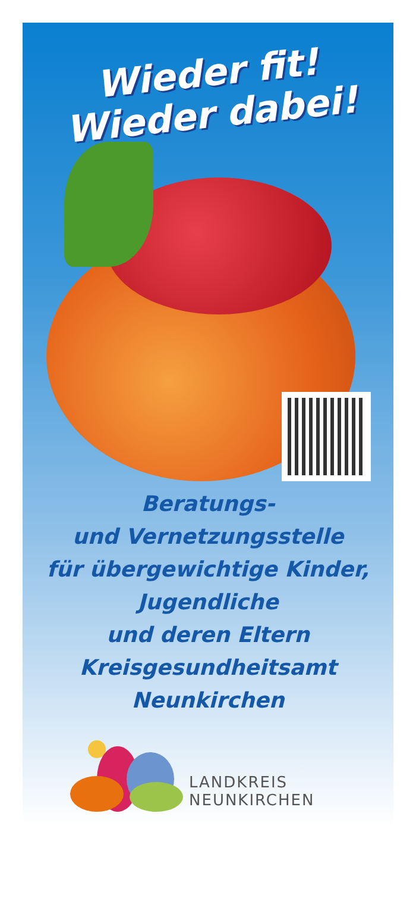Wieder fit!
Wieder dabei!
Beratungs-
und Vernetzungsstelle
für übergewichtige Kinder,
Jugendliche
und deren Eltern
Kreisgesundheitsamt
Neunkirchen
LANDKREIS
NEUNKIRCHEN